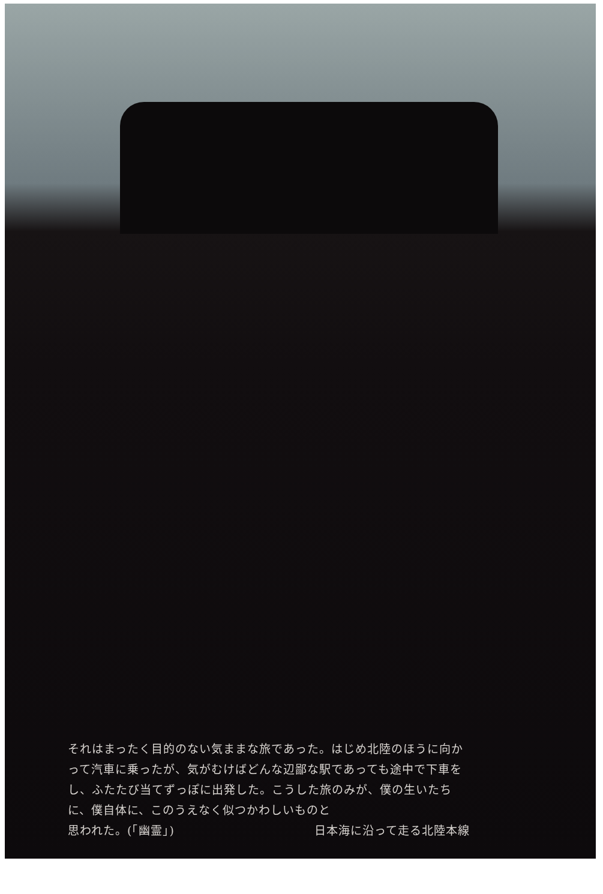それはまったく目的のない気ままな旅であった。はじめ北陸のほうに向かって汽車に乗ったが、気がむけばどんな辺鄙な駅であっても途中で下車をし、ふたたび当てずっぽに出発した。こうした旅のみが、僕の生いたちに、僕自体に、このうえなく似つかわしいものと
思われた。(「幽霊」) 日本海に沿って走る北陸本線